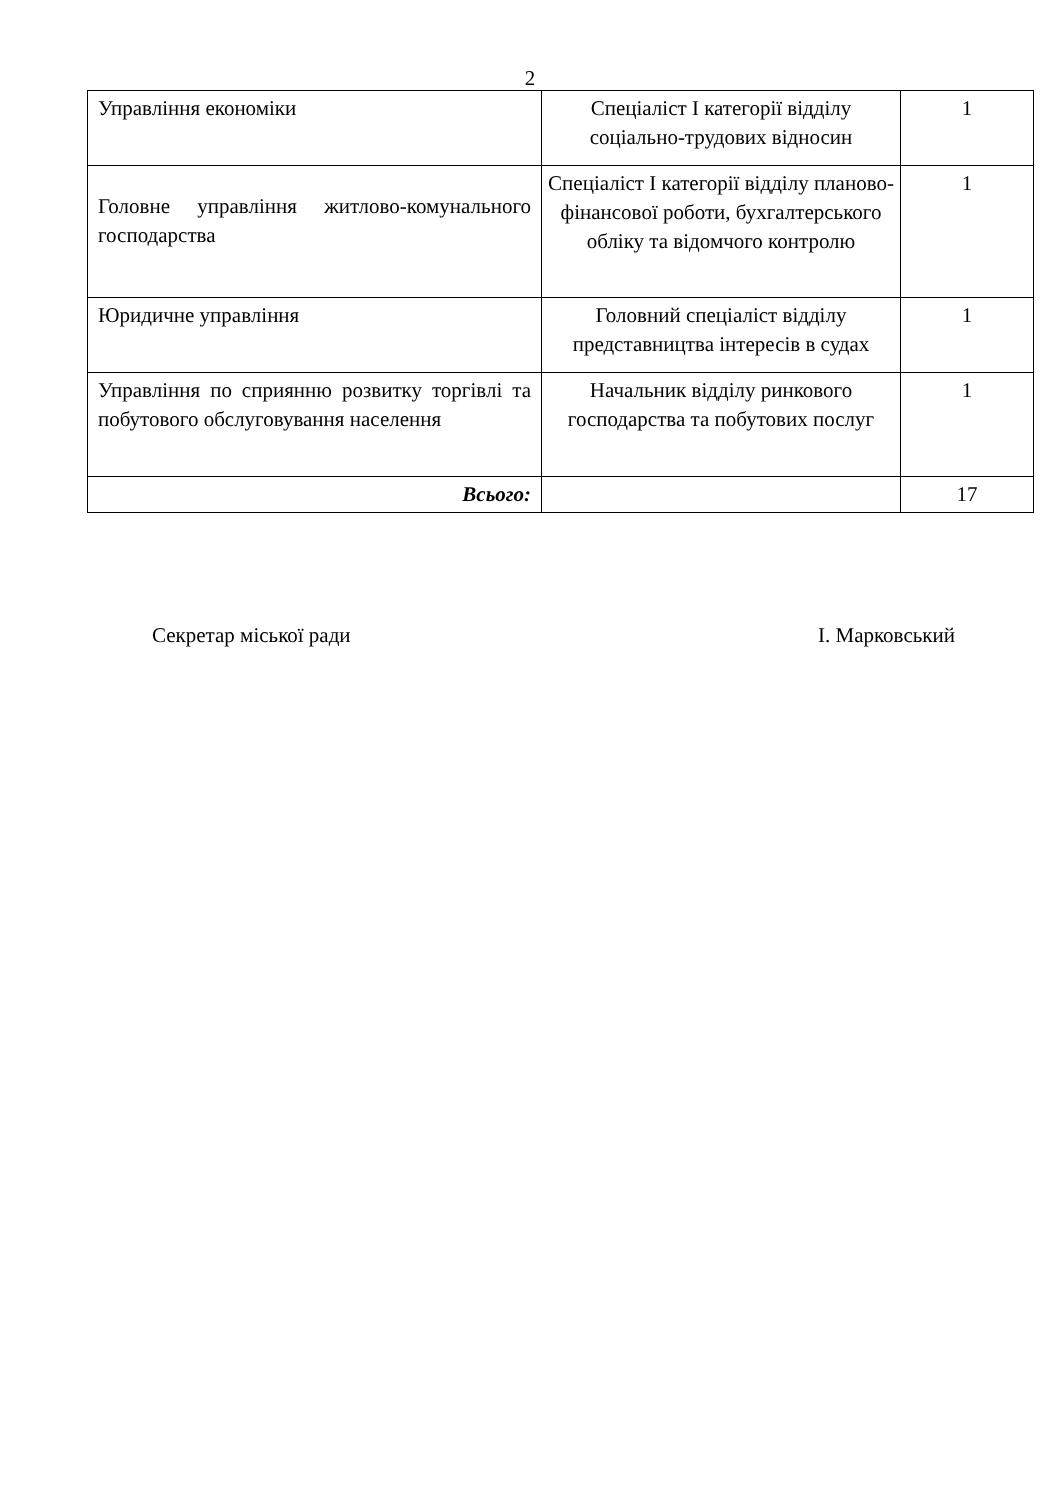2
| Управління економіки | Спеціаліст І категорії відділу соціально-трудових відносин | 1 |
| Головне управління житлово-комунального господарства | Спеціаліст І категорії відділу планово-фінансової роботи, бухгалтерського обліку та відомчого контролю | 1 |
| Юридичне управління | Головний спеціаліст відділу представництва інтересів в судах | 1 |
| Управління по сприянню розвитку торгівлі та побутового обслуговування населення | Начальник відділу ринкового господарства та побутових послуг | 1 |
| Всього: | | 17 |
Секретар міської ради І. Марковський